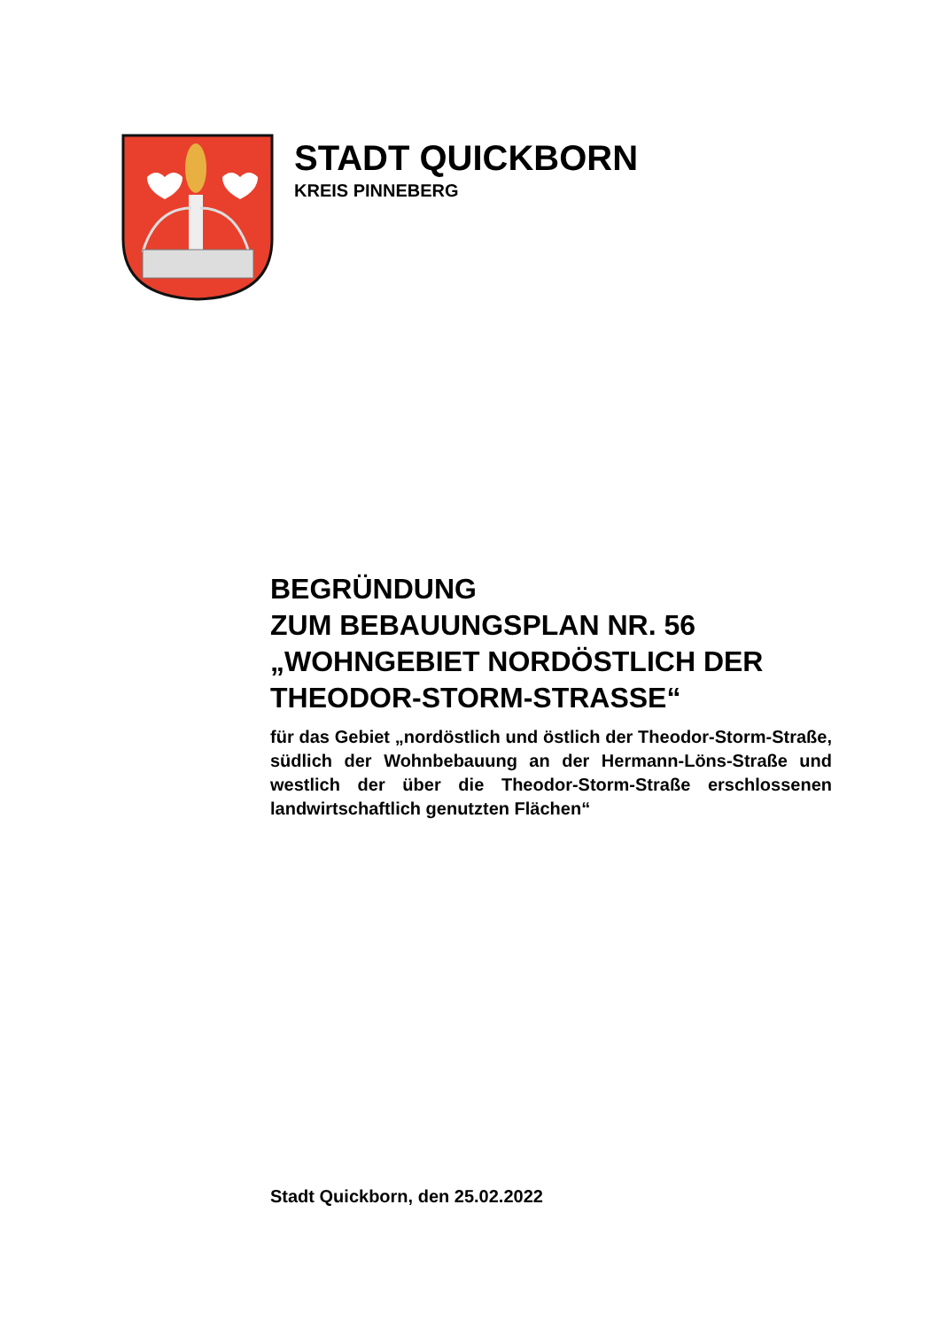STADT QUICKBORN
KREIS PINNEBERG
BEGRÜNDUNG
ZUM BEBAUUNGSPLAN NR. 56
„WOHNGEBIET NORDÖSTLICH DER THEODOR-STORM-STRASSE“
für das Gebiet „nordöstlich und östlich der Theodor-Storm-Straße, südlich der Wohnbebauung an der Hermann-Löns-Straße und westlich der über die Theodor-Storm-Straße erschlossenen landwirtschaftlich genutzten Flächen“
Stadt Quickborn, den 25.02.2022